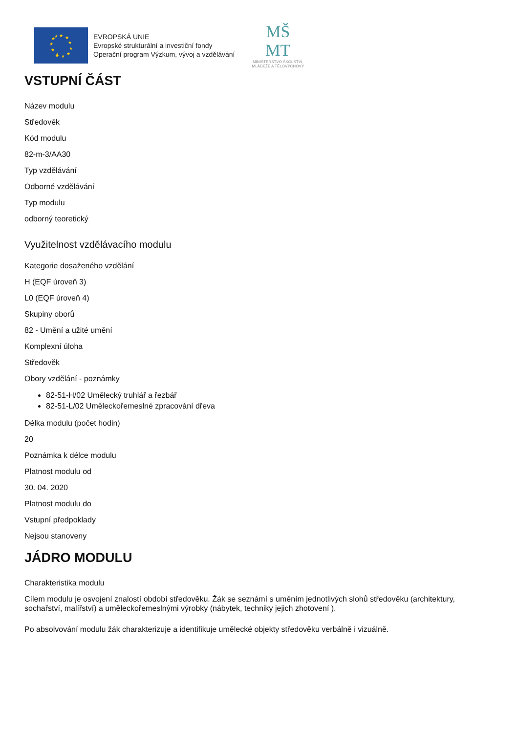★
★
★
★
★
★
★
★
★
★
★
★
EVROPSKÁ UNIE
Evropské strukturální a investiční fondy
Operační program Výzkum, vývoj a vzdělávání
MŠ
MT
MINISTERSTVO ŠKOLSTVÍ,
MLÁDEŽE A TĚLOVÝCHOVY
VSTUPNÍ ČÁST
Název modulu
Středověk
Kód modulu
82-m-3/AA30
Typ vzdělávání
Odborné vzdělávání
Typ modulu
odborný teoretický
Využitelnost vzdělávacího modulu
Kategorie dosaženého vzdělání
H (EQF úroveň 3)
L0 (EQF úroveň 4)
Skupiny oborů
82 - Umění a užité umění
Komplexní úloha
Středověk
Obory vzdělání - poznámky
82-51-H/02 Umělecký truhlář a řezbář
82-51-L/02 Uměleckořemeslné zpracování dřeva
Délka modulu (počet hodin)
20
Poznámka k délce modulu
Platnost modulu od
30. 04. 2020
Platnost modulu do
Vstupní předpoklady
Nejsou stanoveny
JÁDRO MODULU
Charakteristika modulu
Cílem modulu je osvojení znalostí období středověku. Žák se seznámí s uměním jednotlivých slohů středověku (architektury, sochařství, malířství) a uměleckořemeslnými výrobky (nábytek, techniky jejich zhotovení ).
Po absolvování modulu žák charakterizuje a identifikuje umělecké objekty středověku verbálně i vizuálně.